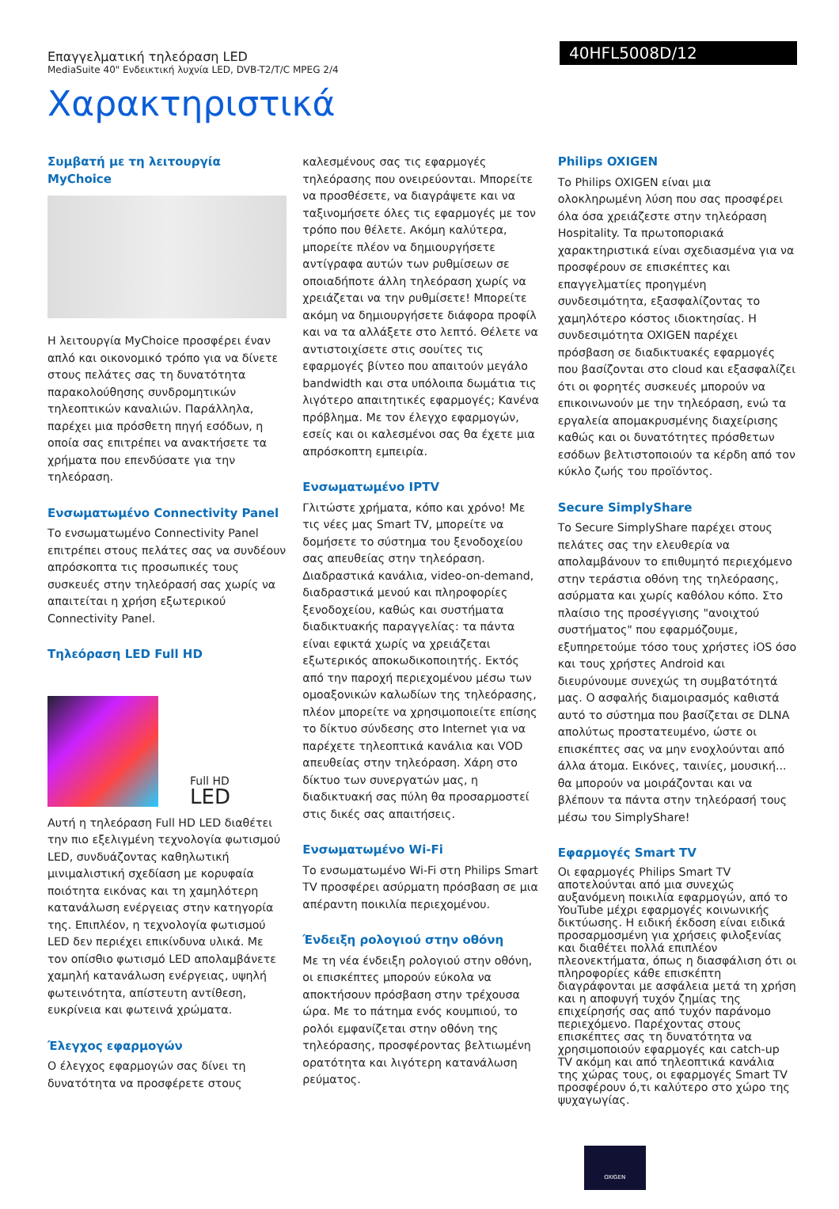Επαγγελματική τηλεόραση LED
MediaSuite 40" Ενδεικτική λυχνία LED, DVB-T2/T/C MPEG 2/4
40HFL5008D/12
Χαρακτηριστικά
Συμβατή με τη λειτουργία MyChoice
Η λειτουργία MyChoice προσφέρει έναν απλό και οικονομικό τρόπο για να δίνετε στους πελάτες σας τη δυνατότητα παρακολούθησης συνδρομητικών τηλεοπτικών καναλιών. Παράλληλα, παρέχει μια πρόσθετη πηγή εσόδων, η οποία σας επιτρέπει να ανακτήσετε τα χρήματα που επενδύσατε για την τηλεόραση.
Ενσωματωμένο Connectivity Panel
Το ενσωματωμένο Connectivity Panel επιτρέπει στους πελάτες σας να συνδέουν απρόσκοπτα τις προσωπικές τους συσκευές στην τηλεόρασή σας χωρίς να απαιτείται η χρήση εξωτερικού Connectivity Panel.
Τηλεόραση LED Full HD
Full HD
LED
Αυτή η τηλεόραση Full HD LED διαθέτει την πιο εξελιγμένη τεχνολογία φωτισμού LED, συνδυάζοντας καθηλωτική μινιμαλιστική σχεδίαση με κορυφαία ποιότητα εικόνας και τη χαμηλότερη κατανάλωση ενέργειας στην κατηγορία της. Επιπλέον, η τεχνολογία φωτισμού LED δεν περιέχει επικίνδυνα υλικά. Με τον οπίσθιο φωτισμό LED απολαμβάνετε χαμηλή κατανάλωση ενέργειας, υψηλή φωτεινότητα, απίστευτη αντίθεση, ευκρίνεια και φωτεινά χρώματα.
Έλεγχος εφαρμογών
Ο έλεγχος εφαρμογών σας δίνει τη δυνατότητα να προσφέρετε στους
καλεσμένους σας τις εφαρμογές τηλεόρασης που ονειρεύονται. Μπορείτε να προσθέσετε, να διαγράψετε και να ταξινομήσετε όλες τις εφαρμογές με τον τρόπο που θέλετε. Ακόμη καλύτερα, μπορείτε πλέον να δημιουργήσετε αντίγραφα αυτών των ρυθμίσεων σε οποιαδήποτε άλλη τηλεόραση χωρίς να χρειάζεται να την ρυθμίσετε! Μπορείτε ακόμη να δημιουργήσετε διάφορα προφίλ και να τα αλλάξετε στο λεπτό. Θέλετε να αντιστοιχίσετε στις σουίτες τις εφαρμογές βίντεο που απαιτούν μεγάλο bandwidth και στα υπόλοιπα δωμάτια τις λιγότερο απαιτητικές εφαρμογές; Κανένα πρόβλημα. Με τον έλεγχο εφαρμογών, εσείς και οι καλεσμένοι σας θα έχετε μια απρόσκοπτη εμπειρία.
Ενσωματωμένο IPTV
Γλιτώστε χρήματα, κόπο και χρόνο! Με τις νέες μας Smart TV, μπορείτε να δομήσετε το σύστημα του ξενοδοχείου σας απευθείας στην τηλεόραση. Διαδραστικά κανάλια, video-on-demand, διαδραστικά μενού και πληροφορίες ξενοδοχείου, καθώς και συστήματα διαδικτυακής παραγγελίας: τα πάντα είναι εφικτά χωρίς να χρειάζεται εξωτερικός αποκωδικοποιητής. Εκτός από την παροχή περιεχομένου μέσω των ομοαξονικών καλωδίων της τηλεόρασης, πλέον μπορείτε να χρησιμοποιείτε επίσης το δίκτυο σύνδεσης στο Internet για να παρέχετε τηλεοπτικά κανάλια και VOD απευθείας στην τηλεόραση. Χάρη στο δίκτυο των συνεργατών μας, η διαδικτυακή σας πύλη θα προσαρμοστεί στις δικές σας απαιτήσεις.
Ενσωματωμένο Wi-Fi
Το ενσωματωμένο Wi-Fi στη Philips Smart TV προσφέρει ασύρματη πρόσβαση σε μια απέραντη ποικιλία περιεχομένου.
Ένδειξη ρολογιού στην οθόνη
Με τη νέα ένδειξη ρολογιού στην οθόνη, οι επισκέπτες μπορούν εύκολα να αποκτήσουν πρόσβαση στην τρέχουσα ώρα. Με το πάτημα ενός κουμπιού, το ρολόι εμφανίζεται στην οθόνη της τηλεόρασης, προσφέροντας βελτιωμένη ορατότητα και λιγότερη κατανάλωση ρεύματος.
Philips OXIGEN
Το Philips OXIGEN είναι μια ολοκληρωμένη λύση που σας προσφέρει όλα όσα χρειάζεστε στην τηλεόραση Hospitality. Τα πρωτοποριακά χαρακτηριστικά είναι σχεδιασμένα για να προσφέρουν σε επισκέπτες και επαγγελματίες προηγμένη συνδεσιμότητα, εξασφαλίζοντας το χαμηλότερο κόστος ιδιοκτησίας. Η συνδεσιμότητα OXIGEN παρέχει πρόσβαση σε διαδικτυακές εφαρμογές που βασίζονται στο cloud και εξασφαλίζει ότι οι φορητές συσκευές μπορούν να επικοινωνούν με την τηλεόραση, ενώ τα εργαλεία απομακρυσμένης διαχείρισης καθώς και οι δυνατότητες πρόσθετων εσόδων βελτιστοποιούν τα κέρδη από τον κύκλο ζωής του προϊόντος.
Secure SimplyShare
Το Secure SimplyShare παρέχει στους πελάτες σας την ελευθερία να απολαμβάνουν το επιθυμητό περιεχόμενο στην τεράστια οθόνη της τηλεόρασης, ασύρματα και χωρίς καθόλου κόπο. Στο πλαίσιο της προσέγγισης "ανοιχτού συστήματος" που εφαρμόζουμε, εξυπηρετούμε τόσο τους χρήστες iOS όσο και τους χρήστες Android και διευρύνουμε συνεχώς τη συμβατότητά μας. Ο ασφαλής διαμοιρασμός καθιστά αυτό το σύστημα που βασίζεται σε DLNA απολύτως προστατευμένο, ώστε οι επισκέπτες σας να μην ενοχλούνται από άλλα άτομα. Εικόνες, ταινίες, μουσική... θα μπορούν να μοιράζονται και να βλέπουν τα πάντα στην τηλεόρασή τους μέσω του SimplyShare!
Εφαρμογές Smart TV
Οι εφαρμογές Philips Smart TV αποτελούνται από μια συνεχώς αυξανόμενη ποικιλία εφαρμογών, από το YouTube μέχρι εφαρμογές κοινωνικής δικτύωσης. Η ειδική έκδοση είναι ειδικά προσαρμοσμένη για χρήσεις φιλοξενίας και διαθέτει πολλά επιπλέον πλεονεκτήματα, όπως η διασφάλιση ότι οι πληροφορίες κάθε επισκέπτη διαγράφονται με ασφάλεια μετά τη χρήση και η αποφυγή τυχόν ζημίας της επιχείρησής σας από τυχόν παράνομο περιεχόμενο. Παρέχοντας στους επισκέπτες σας τη δυνατότητα να χρησιμοποιούν εφαρμογές και catch-up TV ακόμη και από τηλεοπτικά κανάλια της χώρας τους, οι εφαρμογές Smart TV προσφέρουν ό,τι καλύτερο στο χώρο της ψυχαγωγίας.
OXIGEN